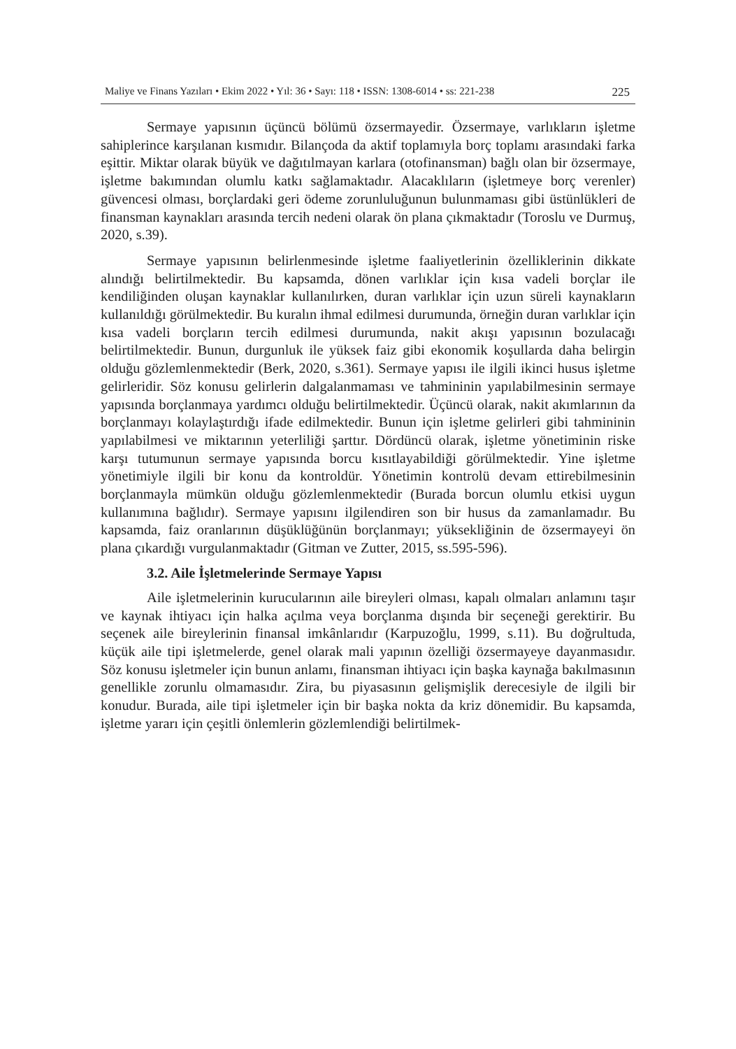Maliye ve Finans Yazıları • Ekim 2022 • Yıl: 36 • Sayı: 118 • ISSN: 1308-6014 • ss: 221-238 225
Sermaye yapısının üçüncü bölümü özsermayedir. Özsermaye, varlıkların işletme sahiplerince karşılanan kısmıdır. Bilançoda da aktif toplamıyla borç toplamı arasındaki farka eşittir. Miktar olarak büyük ve dağıtılmayan karlara (otofinansman) bağlı olan bir özsermaye, işletme bakımından olumlu katkı sağlamaktadır. Alacaklıların (işletmeye borç verenler) güvencesi olması, borçlardaki geri ödeme zorunluluğunun bulunmaması gibi üstünlükleri de finansman kaynakları arasında tercih nedeni olarak ön plana çıkmaktadır (Toroslu ve Durmuş, 2020, s.39).
Sermaye yapısının belirlenmesinde işletme faaliyetlerinin özelliklerinin dikkate alındığı belirtilmektedir. Bu kapsamda, dönen varlıklar için kısa vadeli borçlar ile kendiliğinden oluşan kaynaklar kullanılırken, duran varlıklar için uzun süreli kaynakların kullanıldığı görülmektedir. Bu kuralın ihmal edilmesi durumunda, örneğin duran varlıklar için kısa vadeli borçların tercih edilmesi durumunda, nakit akışı yapısının bozulacağı belirtilmektedir. Bunun, durgunluk ile yüksek faiz gibi ekonomik koşullarda daha belirgin olduğu gözlemlenmektedir (Berk, 2020, s.361). Sermaye yapısı ile ilgili ikinci husus işletme gelirleridir. Söz konusu gelirlerin dalgalanmaması ve tahmininin yapılabilmesinin sermaye yapısında borçlanmaya yardımcı olduğu belirtilmektedir. Üçüncü olarak, nakit akımlarının da borçlanmayı kolaylaştırdığı ifade edilmektedir. Bunun için işletme gelirleri gibi tahmininin yapılabilmesi ve miktarının yeterliliği şarttır. Dördüncü olarak, işletme yönetiminin riske karşı tutumunun sermaye yapısında borcu kısıtlayabildiği görülmektedir. Yine işletme yönetimiyle ilgili bir konu da kontroldür. Yönetimin kontrolü devam ettirebilmesinin borçlanmayla mümkün olduğu gözlemlenmektedir (Burada borcun olumlu etkisi uygun kullanımına bağlıdır). Sermaye yapısını ilgilendiren son bir husus da zamanlamadır. Bu kapsamda, faiz oranlarının düşüklüğünün borçlanmayı; yüksekliğinin de özsermayeyi ön plana çıkardığı vurgulanmaktadır (Gitman ve Zutter, 2015, ss.595-596).
3.2. Aile İşletmelerinde Sermaye Yapısı
Aile işletmelerinin kurucularının aile bireyleri olması, kapalı olmaları anlamını taşır ve kaynak ihtiyacı için halka açılma veya borçlanma dışında bir seçeneği gerektirir. Bu seçenek aile bireylerinin finansal imkânlarıdır (Karpuzoğlu, 1999, s.11). Bu doğrultuda, küçük aile tipi işletmelerde, genel olarak mali yapının özelliği özsermayeye dayanmasıdır. Söz konusu işletmeler için bunun anlamı, finansman ihtiyacı için başka kaynağa bakılmasının genellikle zorunlu olmamasıdır. Zira, bu piyasasının gelişmişlik derecesiyle de ilgili bir konudur. Burada, aile tipi işletmeler için bir başka nokta da kriz dönemidir. Bu kapsamda, işletme yararı için çeşitli önlemlerin gözlemlendiği belirtilmek-